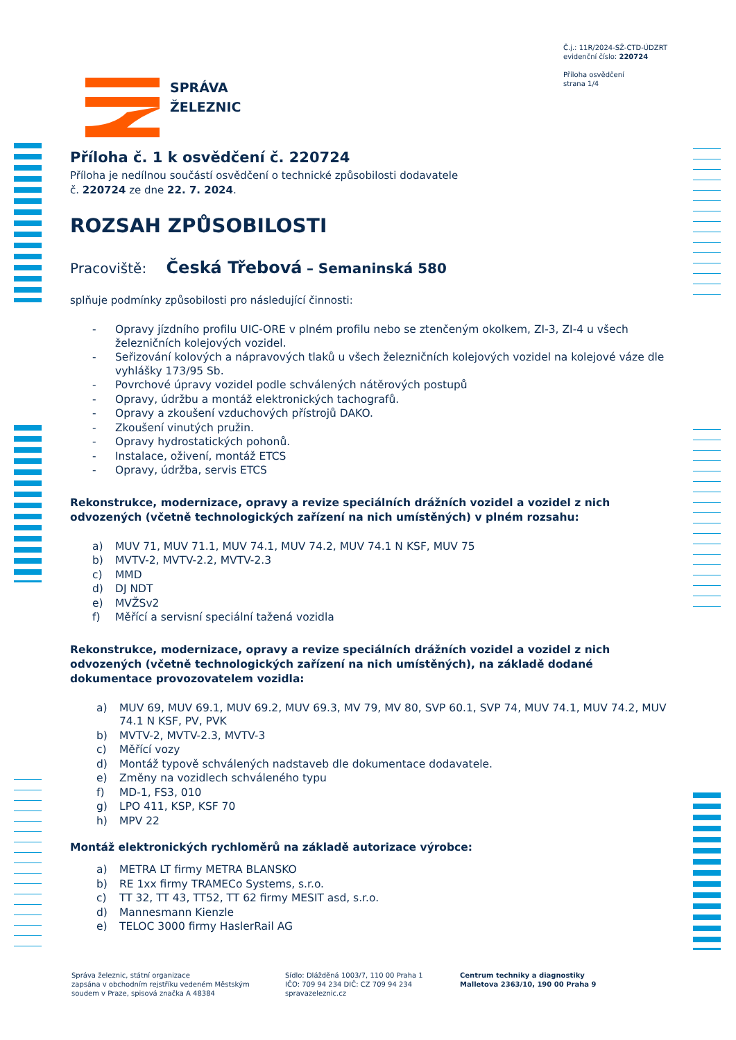Č.j.: 11R/2024-SŽ-CTD-ÚDZRT
evidenční číslo: 220724
Příloha osvědčení
strana 1/4
SPRÁVA
ŽELEZNIC
Příloha č. 1 k osvědčení č. 220724
Příloha je nedílnou součástí osvědčení o technické způsobilosti dodavatele
č. 220724 ze dne 22. 7. 2024.
ROZSAH ZPŮSOBILOSTI
Pracoviště: Česká Třebová – Semaninská 580
splňuje podmínky způsobilosti pro následující činnosti:
- Opravy jízdního profilu UIC-ORE v plném profilu nebo se ztenčeným okolkem, ZI-3, ZI-4 u všech železničních kolejových vozidel.
- Seřizování kolových a nápravových tlaků u všech železničních kolejových vozidel na kolejové váze dle vyhlášky 173/95 Sb.
- Povrchové úpravy vozidel podle schválených nátěrových postupů
- Opravy, údržbu a montáž elektronických tachografů.
- Opravy a zkoušení vzduchových přístrojů DAKO.
- Zkoušení vinutých pružin.
- Opravy hydrostatických pohonů.
- Instalace, oživení, montáž ETCS
- Opravy, údržba, servis ETCS
Rekonstrukce, modernizace, opravy a revize speciálních drážních vozidel a vozidel z nich odvozených (včetně technologických zařízení na nich umístěných) v plném rozsahu:
a) MUV 71, MUV 71.1, MUV 74.1, MUV 74.2, MUV 74.1 N KSF, MUV 75
b) MVTV-2, MVTV-2.2, MVTV-2.3
c) MMD
d) DJ NDT
e) MVŽSv2
f) Měřící a servisní speciální tažená vozidla
Rekonstrukce, modernizace, opravy a revize speciálních drážních vozidel a vozidel z nich odvozených (včetně technologických zařízení na nich umístěných), na základě dodané dokumentace provozovatelem vozidla:
a) MUV 69, MUV 69.1, MUV 69.2, MUV 69.3, MV 79, MV 80, SVP 60.1, SVP 74, MUV 74.1, MUV 74.2, MUV 74.1 N KSF, PV, PVK
b) MVTV-2, MVTV-2.3, MVTV-3
c) Měřící vozy
d) Montáž typově schválených nadstaveb dle dokumentace dodavatele.
e) Změny na vozidlech schváleného typu
f) MD-1, FS3, 010
g) LPO 411, KSP, KSF 70
h) MPV 22
Montáž elektronických rychloměrů na základě autorizace výrobce:
a) METRA LT firmy METRA BLANSKO
b) RE 1xx firmy TRAMECo Systems, s.r.o.
c) TT 32, TT 43, TT52, TT 62 firmy MESIT asd, s.r.o.
d) Mannesmann Kienzle
e) TELOC 3000 firmy HaslerRail AG
Správa železnic, státní organizace
zapsána v obchodním rejstříku vedeném Městským
soudem v Praze, spisová značka A 48384
Sídlo: Dlážděná 1003/7, 110 00 Praha 1
IČO: 709 94 234 DIČ: CZ 709 94 234
spravazeleznic.cz
Centrum techniky a diagnostiky
Malletova 2363/10, 190 00 Praha 9